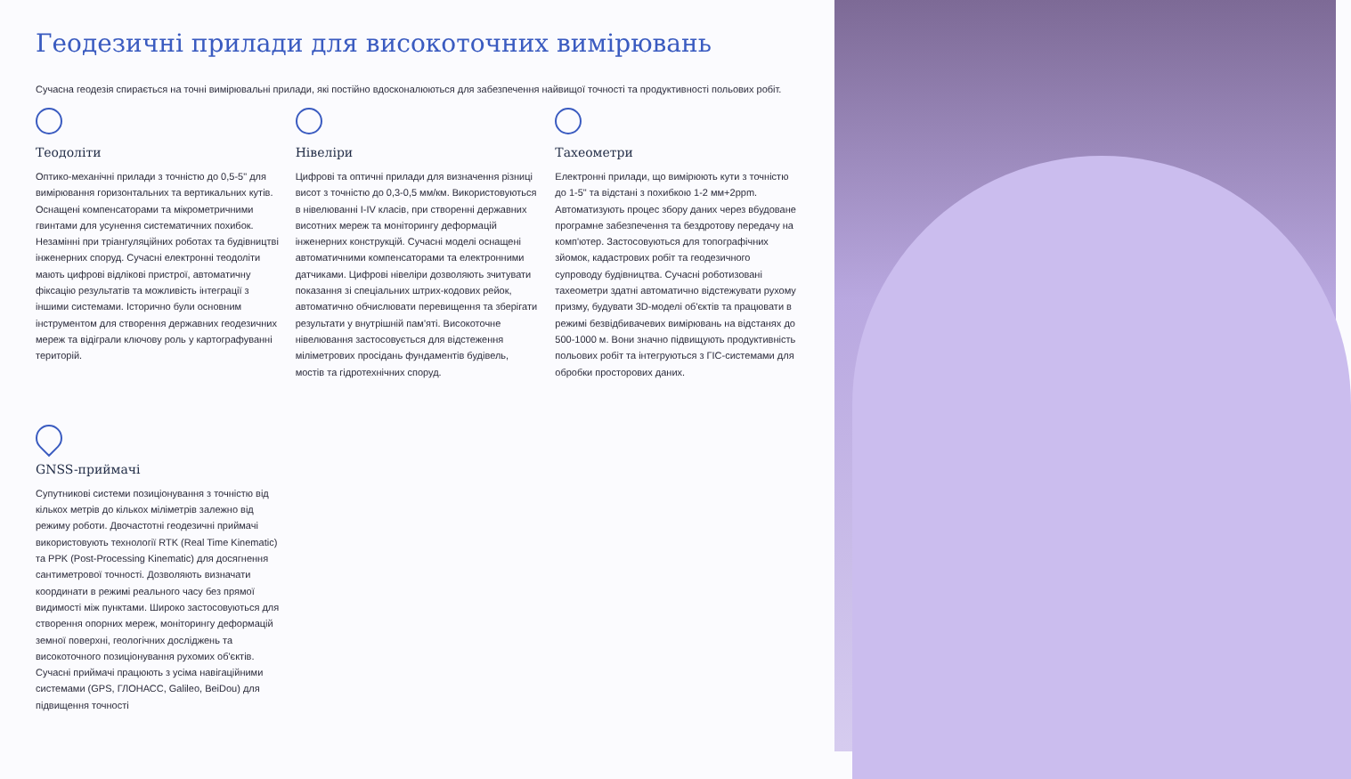Геодезичні прилади для високоточних вимірювань
Сучасна геодезія спирається на точні вимірювальні прилади, які постійно вдосконалюються для забезпечення найвищої точності та продуктивності польових робіт.
Теодоліти
Оптико-механічні прилади з точністю до 0,5-5" для вимірювання горизонтальних та вертикальних кутів. Оснащені компенсаторами та мікрометричними гвинтами для усунення систематичних похибок. Незамінні при тріангуляційних роботах та будівництві інженерних споруд. Сучасні електронні теодоліти мають цифрові відлікові пристрої, автоматичну фіксацію результатів та можливість інтеграції з іншими системами. Історично були основним інструментом для створення державних геодезичних мереж та відіграли ключову роль у картографуванні територій.
Нівеліри
Цифрові та оптичні прилади для визначення різниці висот з точністю до 0,3-0,5 мм/км. Використовуються в нівелюванні I-IV класів, при створенні державних висотних мереж та моніторингу деформацій інженерних конструкцій. Сучасні моделі оснащені автоматичними компенсаторами та електронними датчиками. Цифрові нівеліри дозволяють зчитувати показання зі спеціальних штрих-кодових рейок, автоматично обчислювати перевищення та зберігати результати у внутрішній пам'яті. Високоточне нівелювання застосовується для відстеження міліметрових просідань фундаментів будівель, мостів та гідротехнічних споруд.
Тахеометри
Електронні прилади, що вимірюють кути з точністю до 1-5" та відстані з похибкою 1-2 мм+2ppm. Автоматизують процес збору даних через вбудоване програмне забезпечення та бездротову передачу на комп'ютер. Застосовуються для топографічних зйомок, кадастрових робіт та геодезичного супроводу будівництва. Сучасні роботизовані тахеометри здатні автоматично відстежувати рухому призму, будувати 3D-моделі об'єктів та працювати в режимі безвідбивачевих вимірювань на відстанях до 500-1000 м. Вони значно підвищують продуктивність польових робіт та інтегруються з ГІС-системами для обробки просторових даних.
GNSS-приймачі
Супутникові системи позиціонування з точністю від кількох метрів до кількох міліметрів залежно від режиму роботи. Двочастотні геодезичні приймачі використовують технології RTK (Real Time Kinematic) та PPK (Post-Processing Kinematic) для досягнення сантиметрової точності. Дозволяють визначати координати в режимі реального часу без прямої видимості між пунктами. Широко застосовуються для створення опорних мереж, моніторингу деформацій земної поверхні, геологічних досліджень та високоточного позиціонування рухомих об'єктів. Сучасні приймачі працюють з усіма навігаційними системами (GPS, ГЛОНАСС, Galileo, BeiDou) для підвищення точності